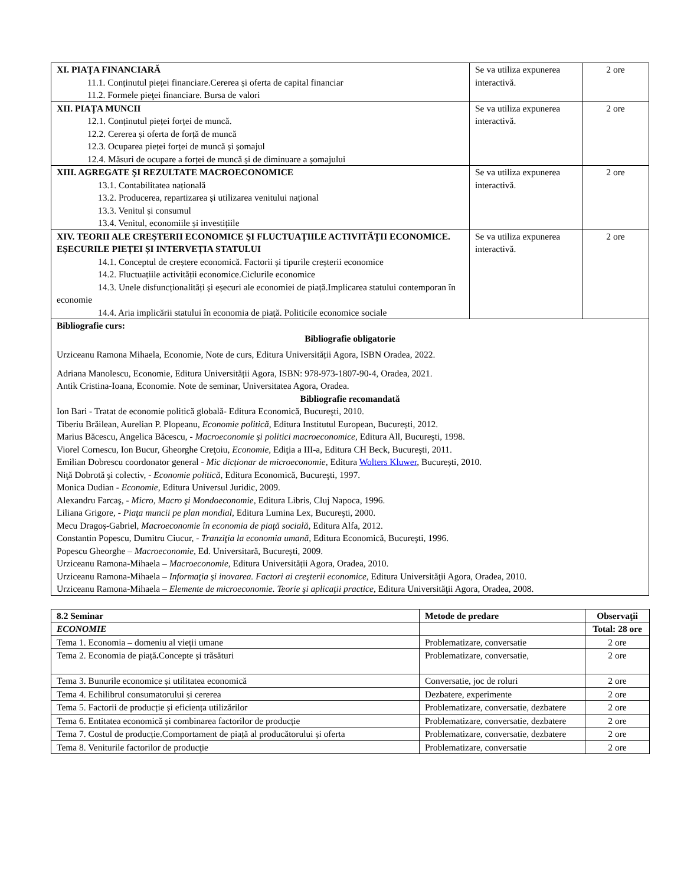| XI. PIAȚA FINANCIARĂ 11.1. Conținutul pieței financiare.Cererea și oferta de capital financiar 11.2. Formele pieţei financiare. Bursa de valori | Se va utiliza expunerea interactivă. | 2 ore |
| XII. PIAȚA MUNCII 12.1. Conținutul pieței forței de muncă. 12.2. Cererea și oferta de forță de muncă 12.3. Ocuparea pieței forței de muncă și șomajul 12.4. Măsuri de ocupare a forței de muncă și de diminuare a șomajului | Se va utiliza expunerea interactivă. | 2 ore |
| XIII. AGREGATE ŞI REZULTATE MACROECONOMICE 13.1. Contabilitatea națională 13.2. Producerea, repartizarea și utilizarea venitului național 13.3. Venitul și consumul 13.4. Venitul, economiile și investițiile | Se va utiliza expunerea interactivă. | 2 ore |
| XIV. TEORII ALE CREŞTERII ECONOMICE ŞI FLUCTUAȚIILE ACTIVITĂȚII ECONOMICE. EȘECURILE PIEȚEI ȘI INTERVEȚIA STATULUI 14.1. Conceptul de creștere economică. Factorii și tipurile creșterii economice 14.2. Fluctuațiile activității economice.Ciclurile economice 14.3. Unele disfuncționalități și eșecuri ale economiei de piață.Implicarea statului contemporan în economie 14.4. Aria implicării statului în economia de piață. Politicile economice sociale | Se va utiliza expunerea interactivă. | 2 ore |
| Bibliografie curs: Bibliografie obligatorie Urziceanu Ramona Mihaela, Economie, Note de curs, Editura Universității Agora, ISBN Oradea, 2022. Adriana Manolescu, Economie, Editura Universității Agora, ISBN: 978-973-1807-90-4, Oradea, 2021. Antik Cristina-Ioana, Economie. Note de seminar, Universitatea Agora, Oradea. Bibliografie recomandată Ion Bari - Tratat de economie politică globală- Editura Economică, Bucureşti, 2010. Tiberiu Brăilean, Aurelian P. Plopeanu, Economie politică , Editura Institutul European, București, 2012. Marius Băcescu, Angelica Băcescu, - Macroeconomie şi politici macroeconomice , Editura All, Bucureşti, 1998. Viorel Cornescu, Ion Bucur, Gheorghe Creţoiu, Economie, Ediţia a III-a, Editura CH Beck, Bucureşti, 2011. Emilian Dobrescu coordonator general - Mic dicționar de microeconomie , Editura Wolters Kluwer , București, 2010. Niţă Dobrotă şi colectiv, - Economie politică, Editura Economică, Bucureşti, 1997. Monica Dudian - Economie , Editura Universul Juridic, 2009. Alexandru Farcaş, - Micro, Macro şi Mondoeconomie , Editura Libris, Cluj Napoca, 1996. Liliana Grigore, - Piaţa muncii pe plan mondial , Editura Lumina Lex, Bucureşti, 2000. Mecu Dragoș-Gabriel , Macroeconomie în economia de piață socială , Editura Alfa, 2012. Constantin Popescu, Dumitru Ciucur, - Tranziţia la economia umană , Editura Economică, Bucureşti, 1996. Popescu Gheorghe – Macroeconomie, Ed. Universitară, București, 2009. Urziceanu Ramona-Mihaela – Macroeconomie , Editura Universității Agora, Oradea, 2010. Urziceanu Ramona-Mihaela – Informaţia şi inovarea. Factori ai creşterii economice , Editura Universităţii Agora, Oradea, 2010. Urziceanu Ramona-Mihaela – Elemente de microeconomie. Teorie şi aplicaţii practice , Editura Universităţii Agora, Oradea, 2008. | | |
| 8.2 Seminar | Metode de predare | Observaţii |
| --- | --- | --- |
| ECONOMIE | | Total: 28 ore |
| Tema 1. Economia – domeniu al vieţii umane | Problematizare, conversatie | 2 ore |
| Tema 2. Economia de piață . Concepte și trăsături | Problematizare, conversatie, | 2 ore |
| Tema 3. Bunurile economice și utilitatea economică | Conversatie, joc de roluri | 2 ore |
| Tema 4. Echilibrul consumatorului și cererea | Dezbatere, experimente | 2 ore |
| Tema 5. Factorii de producție și eficiența utilizărilor | Problematizare, conversatie, dezbatere | 2 ore |
| Tema 6. Entitatea economică și combinarea factorilor de producție | Problematizare, conversatie, dezbatere | 2 ore |
| Tema 7. Costul de producție.Comportament de piață al producătorului și oferta | Problematizare, conversatie, dezbatere | 2 ore |
| Tema 8. Veniturile factorilor de producţie | Problematizare, conversatie | 2 ore |